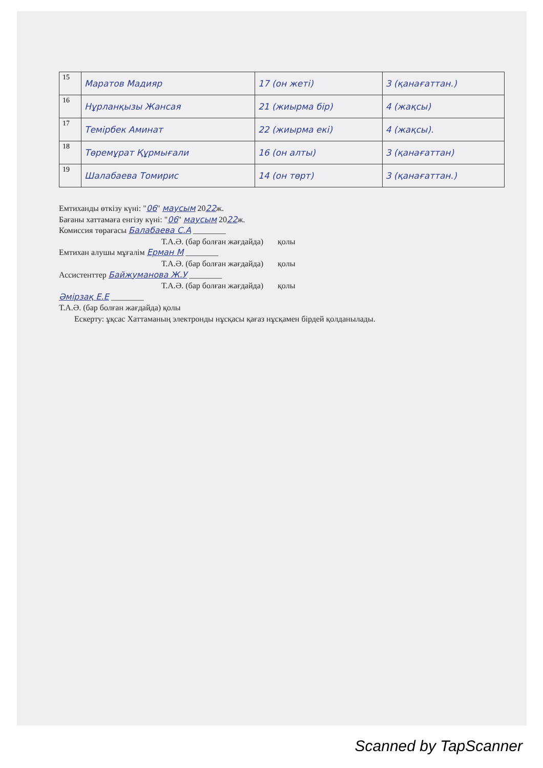| 15 | Маратов Мадияр | 17 (он жеті) | 3 (қанағаттан.) |
| 16 | Нұрланқызы Жансая | 21 (жиырма бір) | 4 (жақсы) |
| 17 | Темірбек Аминат | 22 (жиырма екі) | 4 (жақсы). |
| 18 | Төремұрат Құрмығали | 16 (он алты) | 3 (қанағаттан) |
| 19 | Шалабаева Томирис | 14 (он төрт) | 3 (қанағаттан.) |
Емтиханды өткізу күні: "06" маусым 2022ж.
Бағаны хаттамаға енгізу күні: "06" маусым 2022ж.
Комиссия төрағасы Балабаева С.А ________
Т.А.Ә. (бар болған жағдайда) қолы
Емтихан алушы мұғалім Ерман М ________
Т.А.Ә. (бар болған жағдайда) қолы
Ассистенттер Байжуманова Ж.У ________
Т.А.Ә. (бар болған жағдайда) қолы
Әмірзақ Е.Е ________
Т.А.Ә. (бар болған жағдайда) қолы
Ескерту: ұқсас Хаттаманың электронды нұсқасы қағаз нұсқамен бірдей қолданылады.
Scanned by TapScanner